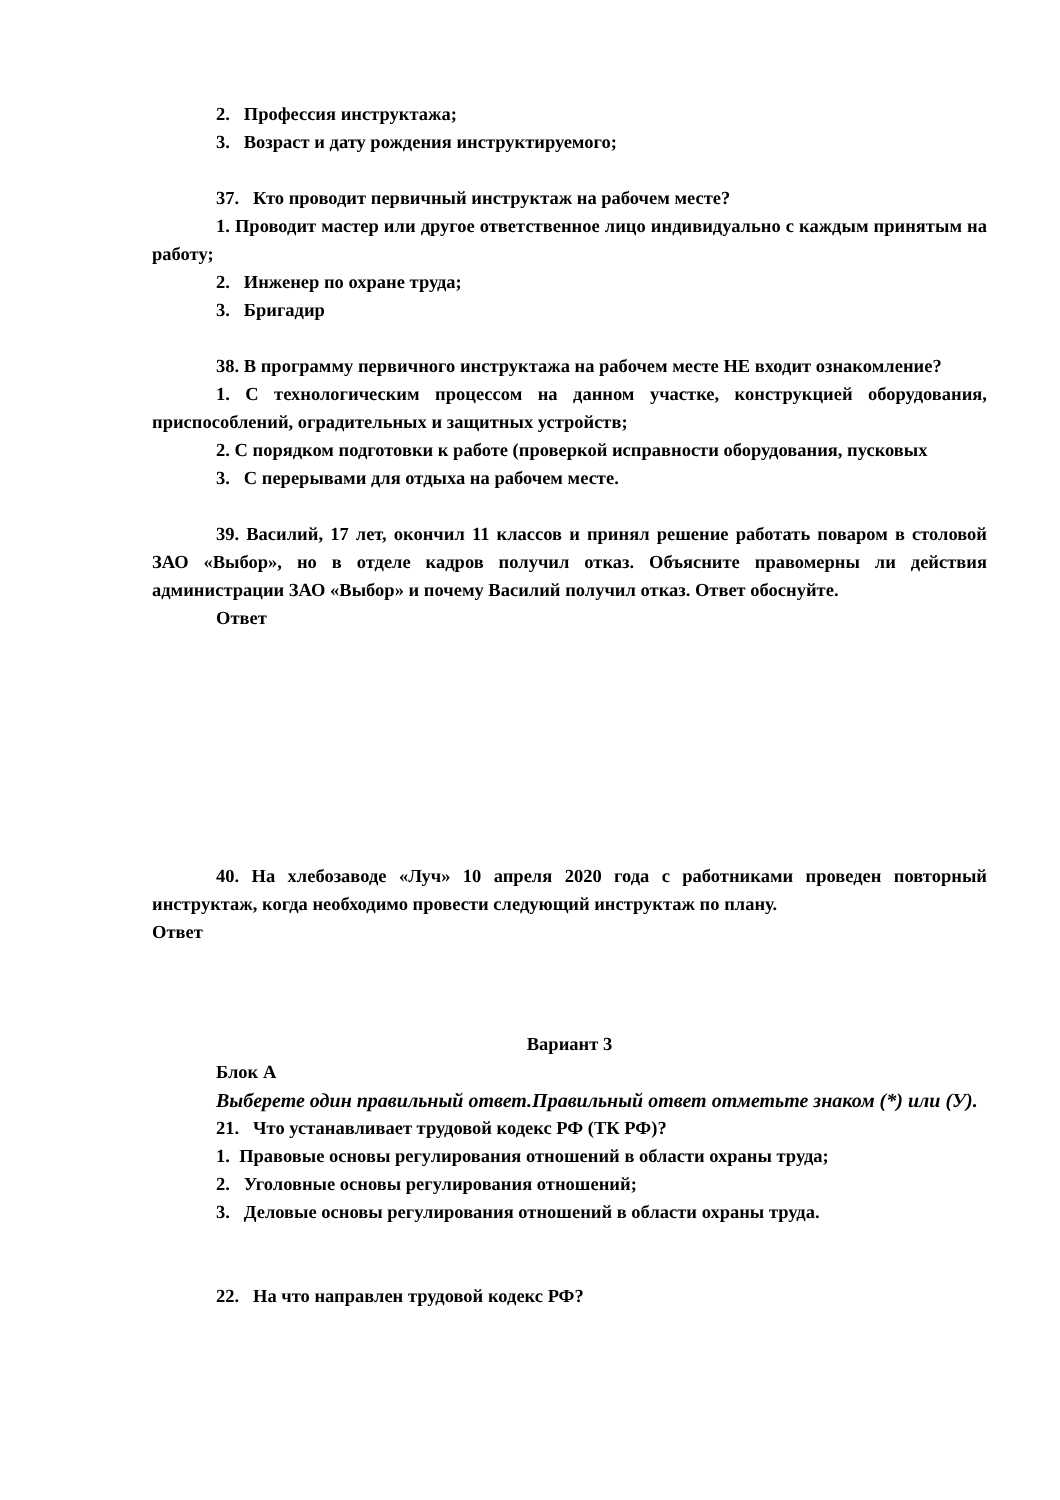2. Профессия инструктажа;
3. Возраст и дату рождения инструктируемого;
37. Кто проводит первичный инструктаж на рабочем месте?
1. Проводит мастер или другое ответственное лицо индивидуально с каждым принятым на работу;
2. Инженер по охране труда;
3. Бригадир
38. В программу первичного инструктажа на рабочем месте НЕ входит ознакомление?
1. С технологическим процессом на данном участке, конструкцией оборудования, приспособлений, оградительных и защитных устройств;
2. С порядком подготовки к работе (проверкой исправности оборудования, пусковых
3. С перерывами для отдыха на рабочем месте.
39. Василий, 17 лет, окончил 11 классов и принял решение работать поваром в столовой ЗАО «Выбор», но в отделе кадров получил отказ. Объясните правомерны ли действия администрации ЗАО «Выбор» и почему Василий получил отказ. Ответ обоснуйте.
Ответ
40. На хлебозаводе «Луч» 10 апреля 2020 года с работниками проведен повторный инструктаж, когда необходимо провести следующий инструктаж по плану.
Ответ
Вариант 3
Блок А
Выберете один правильный ответ.Правильный ответ отметьте знаком (*) или (У).
21. Что устанавливает трудовой кодекс РФ (ТК РФ)?
1. Правовые основы регулирования отношений в области охраны труда;
2. Уголовные основы регулирования отношений;
3. Деловые основы регулирования отношений в области охраны труда.
22. На что направлен трудовой кодекс РФ?